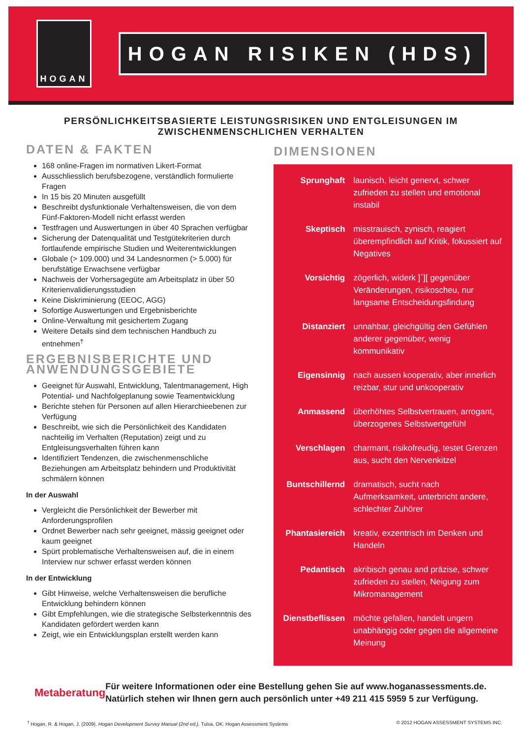HOGAN
HOGAN RISIKEN (HDS)
PERSÖNLICHKEITSBASIERTE LEISTUNGSRISIKEN UND ENTGLEISUNGEN IM
ZWISCHENMENSCHLICHEN VERHALTEN
DATEN & FAKTEN
168 online-Fragen im normativen Likert-Format
Ausschliesslich berufsbezogene, verständlich formulierte Fragen
In 15 bis 20 Minuten ausgefüllt
Beschreibt dysfunktionale Verhaltensweisen, die von dem Fünf-Faktoren-Modell nicht erfasst werden
Testfragen und Auswertungen in über 40 Sprachen verfügbar
Sicherung der Datenqualität und Testgütekriterien durch fortlaufende empirische Studien und Weiterentwicklungen
Globale (> 109.000) und 34 Landesnormen (> 5.000) für berufstätige Erwachsene verfügbar
Nachweis der Vorhersagegüte am Arbeitsplatz in über 50 Kriterienvalidierungsstudien
Keine Diskriminierung (EEOC, AGG)
Sofortige Auswertungen und Ergebnisberichte
Online-Verwaltung mit gesichertem Zugang
Weitere Details sind dem technischen Handbuch zu entnehmen<sup>†</sup>
ERGEBNISBERICHTE UND ANWENDUNGSGEBIETE
Geeignet für Auswahl, Entwicklung, Talentmanagement, High Potential- und Nachfolgeplanung sowie Teamentwicklung
Berichte stehen für Personen auf allen Hierarchieebenen zur Verfügung
Beschreibt, wie sich die Persönlichkeit des Kandidaten nachteilig im Verhalten (Reputation) zeigt und zu Entgleisungsverhalten führen kann
Identifiziert Tendenzen, die zwischenmenschliche Beziehungen am Arbeitsplatz behindern und Produktivität schmälern können
In der Auswahl
Vergleicht die Persönlichkeit der Bewerber mit Anforderungsprofilen
Ordnet Bewerber nach sehr geeignet, mässig geeignet oder kaum geeignet
Spürt problematische Verhaltensweisen auf, die in einem Interview nur schwer erfasst werden können
In der Entwicklung
Gibt Hinweise, welche Verhaltensweisen die berufliche Entwicklung behindern können
Gibt Empfehlungen, wie die strategische Selbsterkenntnis des Kandidaten gefördert werden kann
Zeigt, wie ein Entwicklungsplan erstellt werden kann
DIMENSIONEN
Sprunghaft launisch, leicht genervt, schwer zufrieden zu stellen und emotional instabil
Skeptisch misstrauisch, zynisch, reagiert überempfindlich auf Kritik, fokussiert auf Negatives
Vorsichtig zögerlich, widerk ]`][ gegenüber Veränderungen, risikoscheu, nur langsame Entscheidungsfindung
Distanziert unnahbar, gleichgültig den Gefühlen anderer gegenüber, wenig kommunikativ
Eigensinnig nach aussen kooperativ, aber innerlich reizbar, stur und unkooperativ
Anmassend überhöhtes Selbstvertrauen, arrogant, überzogenes Selbstwertgefühl
Verschlagen charmant, risikofreudig, testet Grenzen aus, sucht den Nervenkitzel
Buntschillernd dramatisch, sucht nach Aufmerksamkeit, unterbricht andere, schlechter Zuhörer
Phantasiereich kreativ, exzentrisch im Denken und Handeln
Pedantisch akribisch genau and präzise, schwer zufrieden zu stellen, Neigung zum Mikromanagement
Dienstbeflissen möchte gefallen, handelt ungern unabhängig oder gegen die allgemeine Meinung
Metaberatung
Für weitere Informationen oder eine Bestellung gehen Sie auf www.hoganassessments.de. Natürlich stehen wir Ihnen gern auch persönlich unter +49 211 415 5959 5 zur Verfügung.
<sup>†</sup> Hogan, R. & Hogan, J. (2009). Hogan Development Survey Manual (2nd ed.). Tulsa, OK: Hogan Assessment Systems © 2012 HOGAN ASSESSMENT SYSTEMS INC.